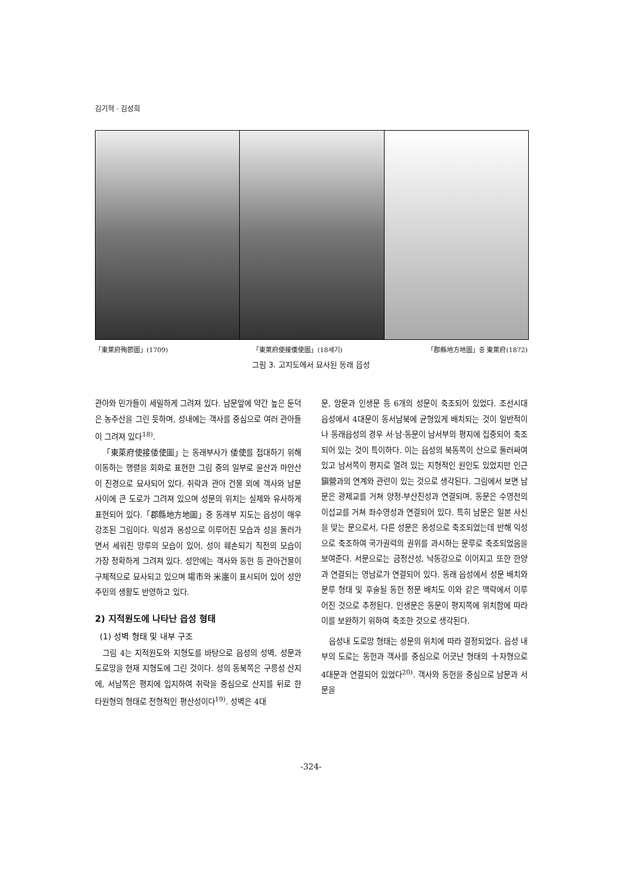김기혁 · 김성희
「東萊府殉節圖」(1709) 「東萊府使接倭使圖」(18세기) 「郡縣地方地圖」중 東萊府(1872)
그림 3. 고지도에서 묘사된 동래 읍성
관아와 민가들이 세밀하게 그려져 있다. 남문앞에 약간 높은 둔덕은 농주산을 그린 듯하며, 성내에는 객사를 중심으로 여러 관아들이 그려져 있다<sup>18)</sup>.
「東萊府使接倭使圖」는 동래부사가 倭使를 접대하기 위해 이동하는 행렬을 회화로 표현한 그림 중의 일부로 윤산과 마안산이 진경으로 묘사되어 있다. 취락과 관아 건물 외에 객사와 남문 사이에 큰 도로가 그려져 있으며 성문의 위치는 실제와 유사하게 표현되어 있다.「郡縣地方地圖」중 동래부 지도는 읍성이 매우 강조된 그림이다. 익성과 옹성으로 이루어진 모습과 성을 둘러가면서 세워진 망루의 모습이 있어, 성이 훼손되기 직전의 모습이 가장 정확하게 그려져 있다. 성안에는 객사와 동헌 등 관아건물이 구체적으로 묘사되고 있으며 場市와 米廛이 표시되어 있어 성안 주민의 생활도 반영하고 있다.
2) 지적원도에 나타난 읍성 형태
(1) 성벽 형태 및 내부 구조
그림 4는 지적원도와 지형도를 바탕으로 읍성의 성벽, 성문과 도로망을 현재 지형도에 그린 것이다. 성의 동북쪽은 구릉성 산지에, 서남쪽은 평지에 입지하여 취락을 중심으로 산지를 뒤로 한 타원형의 형태로 전형적인 평산성이다<sup>19)</sup>. 성벽은 4대
문, 암문과 인생문 등 6개의 성문이 축조되어 있었다. 조선시대 읍성에서 4대문이 동서남북에 균형있게 배치되는 것이 일반적이나 동래읍성의 경우 서·남·동문이 남서부의 평지에 집중되어 축조되어 있는 것이 특이하다. 이는 읍성의 북동쪽이 산으로 둘러싸여 있고 남서쪽이 평지로 열려 있는 지형적인 원인도 있었지만 인근 鎭營과의 연계와 관련이 있는 것으로 생각된다. 그림에서 보면 남문은 광제교를 거쳐 양정-부산진성과 연결되며, 동문은 수영천의 이섭교를 거쳐 좌수영성과 연결되어 있다. 특히 남문은 일본 사신을 맞는 문으로서, 다른 성문은 옹성으로 축조되었는데 반해 익성으로 축조하여 국가권력의 권위를 과시하는 문루로 축조되었음을 보여준다. 서문으로는 금정산성, 낙동강으로 이어지고 또한 한양과 연결되는 영남로가 연결되어 있다. 동래 읍성에서 성문 배치와 문루 형태 및 후술될 동헌 정문 배치도 이와 같은 맥락에서 이루어진 것으로 추정된다. 인생문은 동문이 평지쪽에 위치함에 따라 이를 보완하기 위하여 축조한 것으로 생각된다.
읍성내 도로망 형태는 성문의 위치에 따라 결정되었다. 읍성 내부의 도로는 동헌과 객사를 중심으로 어긋난 형태의 十자형으로 4대문과 연결되어 있었다<sup>20)</sup>. 객사와 동헌을 중심으로 남문과 서문을
-324-